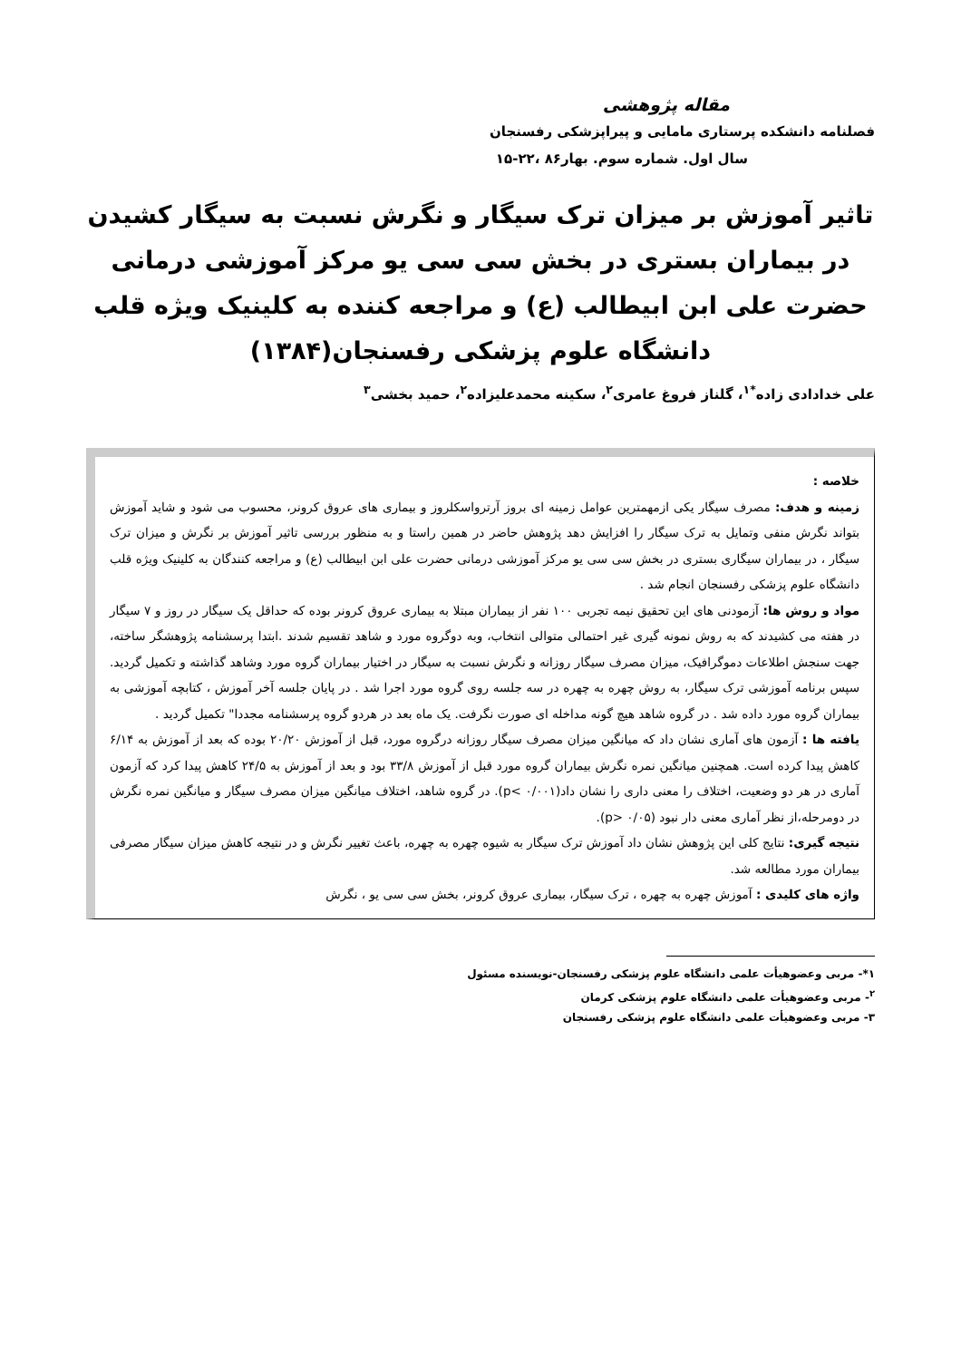مقاله پژوهشی
فصلنامه دانشکده پرستاری مامایی و پیراپزشکی رفسنجان
سال اول. شماره سوم. بهار۸۶ ،۲۲-۱۵
تاثیر آموزش بر میزان ترک سیگار و نگرش نسبت به سیگار کشیدن در بیماران بستری در بخش سی سی یو مرکز آموزشی درمانی حضرت علی ابن ابیطالب (ع) و مراجعه کننده به کلینیک ویژه قلب دانشگاه علوم پزشکی رفسنجان(۱۳۸۴)
علی خدادادی زاده<sup>*۱</sup>، گلناز فروغ عامری<sup>۲</sup>، سکینه محمدعلیزاده<sup>۲</sup>، حمید بخشی<sup>۳</sup>
خلاصه :
زمینه و هدف: مصرف سیگار یکی ازمهمترین عوامل زمینه ای بروز آرترواسکلروز و بیماری های عروق کرونر، محسوب می شود و شاید آموزش بتواند نگرش منفی وتمایل به ترک سیگار را افزایش دهد پژوهش حاضر در همین راستا و به منظور بررسی تاثیر آموزش بر نگرش و میزان ترک سیگار ، در بیماران سیگاری بستری در بخش سی سی یو مرکز آموزشی درمانی حضرت علی ابن ابیطالب (ع) و مراجعه کنندگان به کلینیک ویژه قلب دانشگاه علوم پزشکی رفسنجان انجام شد .
مواد و روش ها: آزمودنی های این تحقیق نیمه تجربی ۱۰۰ نفر از بیماران مبتلا به بیماری عروق کرونر بوده که حداقل یک سیگار در روز و ۷ سیگار در هفته می کشیدند که به روش نمونه گیری غیر احتمالی متوالی انتخاب، وبه دوگروه مورد و شاهد تقسیم شدند .ابتدا پرسشنامه پژوهشگر ساخته، جهت سنجش اطلاعات دموگرافیک، میزان مصرف سیگار روزانه و نگرش نسبت به سیگار در اختیار بیماران گروه مورد وشاهد گذاشته و تکمیل گردید. سپس برنامه آموزشی ترک سیگار، به روش چهره به چهره در سه جلسه روی گروه مورد اجرا شد . در پایان جلسه آخر آموزش ، کتابچه آموزشی به بیماران گروه مورد داده شد . در گروه شاهد هیچ گونه مداخله ای صورت نگرفت. یک ماه بعد در هردو گروه پرسشنامه مجددا" تکمیل گردید .
یافته ها : آزمون های آماری نشان داد که میانگین میزان مصرف سیگار روزانه درگروه مورد، قبل از آموزش ۲۰/۲۰ بوده که بعد از آموزش به ۶/۱۴ کاهش پیدا کرده است. همچنین میانگین نمره نگرش بیماران گروه مورد قبل از آموزش ۳۳/۸ بود و بعد از آموزش به ۲۴/۵ کاهش پیدا کرد که آزمون آماری در هر دو وضعیت، اختلاف را معنی داری را نشان داد(p< ۰/۰۰۱). در گروه شاهد، اختلاف میانگین میزان مصرف سیگار و میانگین نمره نگرش در دومرحله،از نظر آماری معنی دار نبود (p> ۰/۰۵).
نتیجه گیری: نتایج کلی این پژوهش نشان داد آموزش ترک سیگار به شیوه چهره به چهره، باعث تغییر نگرش و در نتیجه کاهش میزان سیگار مصرفی بیماران مورد مطالعه شد.
واژه های کلیدی : آموزش چهره به چهره ، ترک سیگار، بیماری عروق کرونر، بخش سی سی یو ، نگرش
۱*- مربی وعضوهیأت علمی دانشگاه علوم پزشکی رفسنجان-نویسنده مسئول
<sup>۲</sup>- مربی وعضوهیأت علمی دانشگاه علوم پزشکی کرمان
۳- مربی وعضوهیأت علمی دانشگاه علوم پزشکی رفسنجان